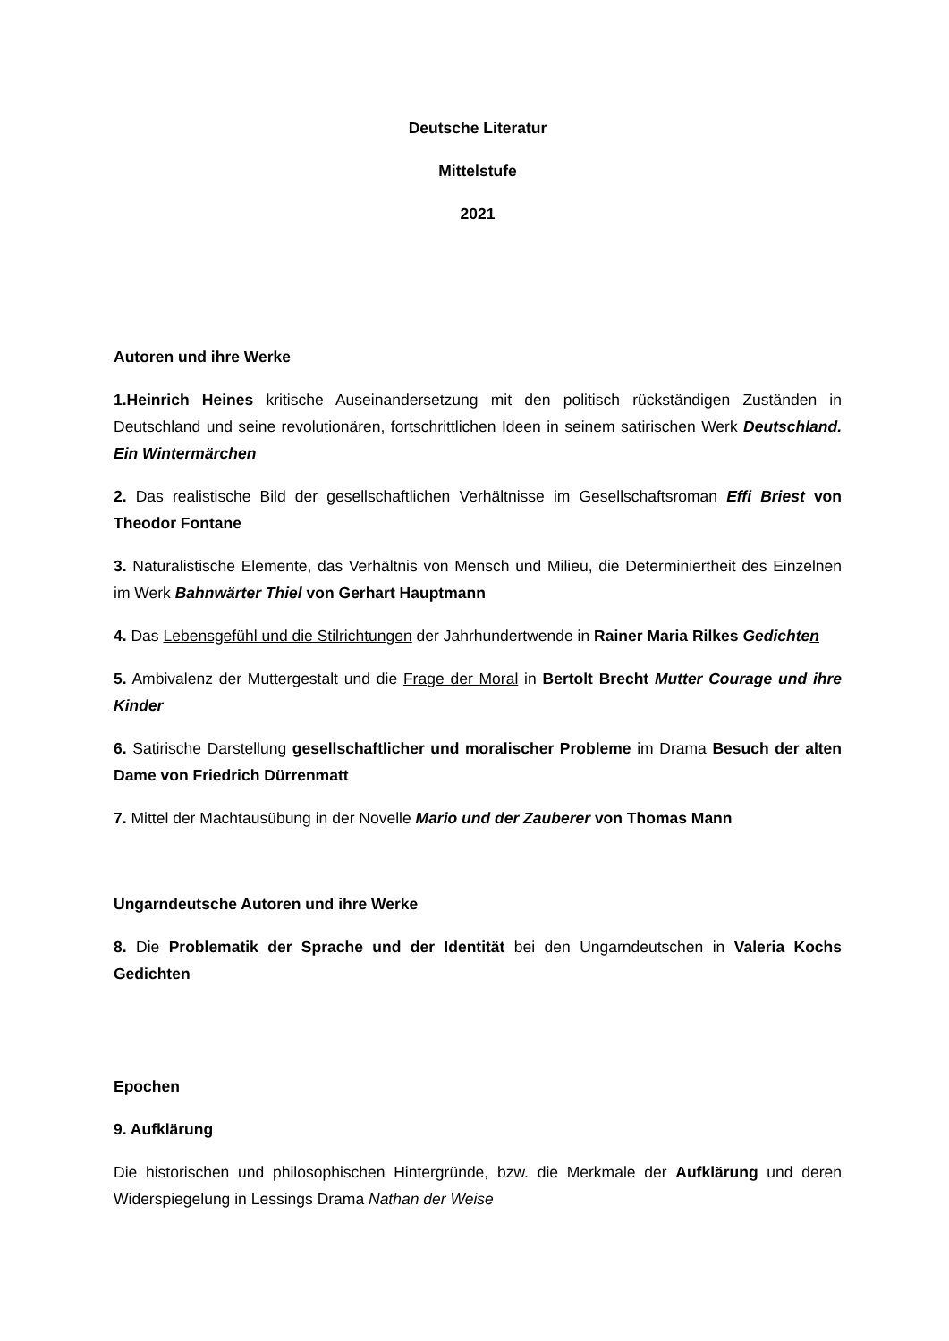Deutsche Literatur
Mittelstufe
2021
Autoren und ihre Werke
1.Heinrich Heines kritische Auseinandersetzung mit den politisch rückständigen Zuständen in Deutschland und seine revolutionären, fortschrittlichen Ideen in seinem satirischen Werk Deutschland. Ein Wintermärchen
2. Das realistische Bild der gesellschaftlichen Verhältnisse im Gesellschaftsroman Effi Briest von Theodor Fontane
3. Naturalistische Elemente, das Verhältnis von Mensch und Milieu, die Determiniertheit des Einzelnen im Werk Bahnwärter Thiel von Gerhart Hauptmann
4. Das Lebensgefühl und die Stilrichtungen der Jahrhundertwende in Rainer Maria Rilkes Gedichten
5. Ambivalenz der Muttergestalt und die Frage der Moral in Bertolt Brecht Mutter Courage und ihre Kinder
6. Satirische Darstellung gesellschaftlicher und moralischer Probleme im Drama Besuch der alten Dame von Friedrich Dürrenmatt
7. Mittel der Machtausübung in der Novelle Mario und der Zauberer von Thomas Mann
Ungarndeutsche Autoren und ihre Werke
8. Die Problematik der Sprache und der Identität bei den Ungarndeutschen in Valeria Kochs Gedichten
Epochen
9. Aufklärung
Die historischen und philosophischen Hintergründe, bzw. die Merkmale der Aufklärung und deren Widerspiegelung in Lessings Drama Nathan der Weise